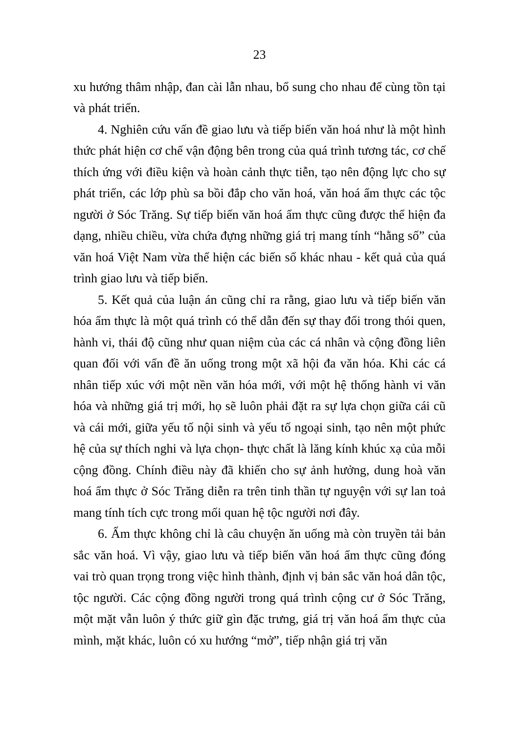23
xu hướng thâm nhập, đan cài lẫn nhau, bổ sung cho nhau để cùng tồn tại và phát triển.
4. Nghiên cứu vấn đề giao lưu và tiếp biến văn hoá như là một hình thức phát hiện cơ chế vận động bên trong của quá trình tương tác, cơ chế thích ứng với điều kiện và hoàn cảnh thực tiễn, tạo nên động lực cho sự phát triển, các lớp phù sa bồi đắp cho văn hoá, văn hoá ẩm thực các tộc người ở Sóc Trăng. Sự tiếp biến văn hoá ẩm thực cũng được thể hiện đa dạng, nhiều chiều, vừa chứa đựng những giá trị mang tính “hằng số” của văn hoá Việt Nam vừa thể hiện các biến số khác nhau - kết quả của quá trình giao lưu và tiếp biến.
5. Kết quả của luận án cũng chỉ ra rằng, giao lưu và tiếp biến văn hóa ẩm thực là một quá trình có thể dẫn đến sự thay đổi trong thói quen, hành vi, thái độ cũng như quan niệm của các cá nhân và cộng đồng liên quan đối với vấn đề ăn uống trong một xã hội đa văn hóa. Khi các cá nhân tiếp xúc với một nền văn hóa mới, với một hệ thống hành vi văn hóa và những giá trị mới, họ sẽ luôn phải đặt ra sự lựa chọn giữa cái cũ và cái mới, giữa yếu tố nội sinh và yếu tố ngoại sinh, tạo nên một phức hệ của sự thích nghi và lựa chọn- thực chất là lăng kính khúc xạ của mỗi cộng đồng. Chính điều này đã khiến cho sự ảnh hưởng, dung hoà văn hoá ẩm thực ở Sóc Trăng diễn ra trên tinh thần tự nguyện với sự lan toả mang tính tích cực trong mối quan hệ tộc người nơi đây.
6. Ẩm thực không chỉ là câu chuyện ăn uống mà còn truyền tải bản sắc văn hoá. Vì vậy, giao lưu và tiếp biến văn hoá ẩm thực cũng đóng vai trò quan trọng trong việc hình thành, định vị bản sắc văn hoá dân tộc, tộc người. Các cộng đồng người trong quá trình cộng cư ở Sóc Trăng, một mặt vẫn luôn ý thức giữ gìn đặc trưng, giá trị văn hoá ẩm thực của mình, mặt khác, luôn có xu hướng “mở”, tiếp nhận giá trị văn